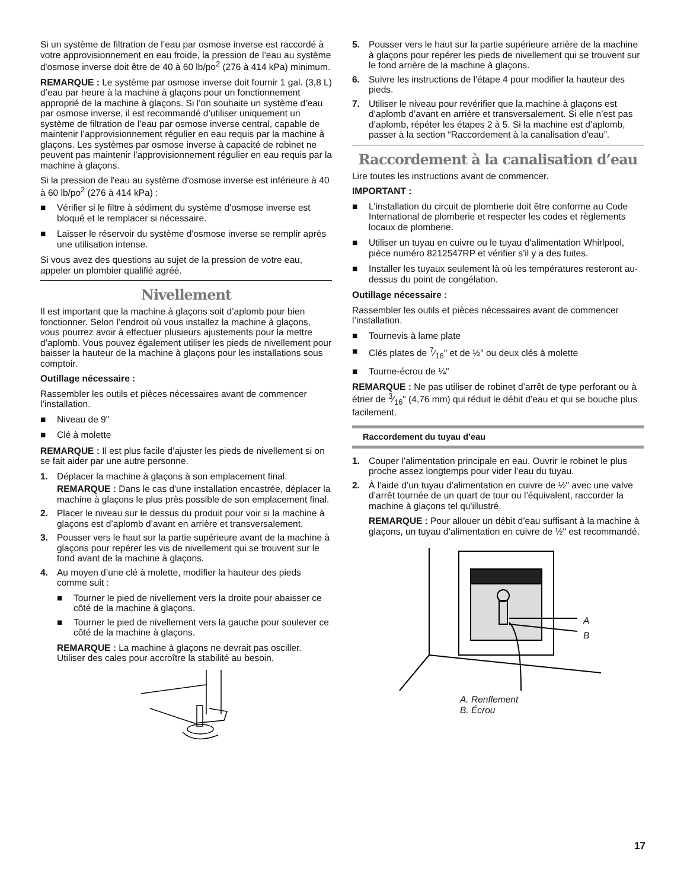Si un système de filtration de l’eau par osmose inverse est raccordé à votre approvisionnement en eau froide, la pression de l’eau au système d'osmose inverse doit être de 40 à 60 lb/po<sup>2</sup> (276 à 414 kPa) minimum.
REMARQUE : Le système par osmose inverse doit fournir 1 gal. (3,8 L) d’eau par heure à la machine à glaçons pour un fonctionnement approprié de la machine à glaçons. Si l’on souhaite un système d’eau par osmose inverse, il est recommandé d’utiliser uniquement un système de filtration de l’eau par osmose inverse central, capable de maintenir l’approvisionnement régulier en eau requis par la machine à glaçons. Les systèmes par osmose inverse à capacité de robinet ne peuvent pas maintenir l’approvisionnement régulier en eau requis par la machine à glaçons.
Si la pression de l'eau au système d'osmose inverse est inférieure à 40 à 60 lb/po<sup>2</sup> (276 à 414 kPa) :
■ Vérifier si le filtre à sédiment du système d'osmose inverse est bloqué et le remplacer si nécessaire.
■ Laisser le réservoir du système d'osmose inverse se remplir après une utilisation intense.
Si vous avez des questions au sujet de la pression de votre eau, appeler un plombier qualifié agréé.
Nivellement
Il est important que la machine à glaçons soit d’aplomb pour bien fonctionner. Selon l’endroit où vous installez la machine à glaçons, vous pourrez avoir à effectuer plusieurs ajustements pour la mettre d’aplomb. Vous pouvez également utiliser les pieds de nivellement pour baisser la hauteur de la machine à glaçons pour les installations sous comptoir.
Outillage nécessaire :
Rassembler les outils et pièces nécessaires avant de commencer l’installation.
■ Niveau de 9"
■ Clé à molette
REMARQUE : Il est plus facile d’ajuster les pieds de nivellement si on se fait aider par une autre personne.
1. Déplacer la machine à glaçons à son emplacement final.
REMARQUE : Dans le cas d'une installation encastrée, déplacer la machine à glaçons le plus près possible de son emplacement final.
2. Placer le niveau sur le dessus du produit pour voir si la machine à glaçons est d’aplomb d’avant en arrière et transversalement.
3. Pousser vers le haut sur la partie supérieure avant de la machine à glaçons pour repérer les vis de nivellement qui se trouvent sur le fond avant de la machine à glaçons.
4. Au moyen d’une clé à molette, modifier la hauteur des pieds comme suit :
■ Tourner le pied de nivellement vers la droite pour abaisser ce côté de la machine à glaçons.
■ Tourner le pied de nivellement vers la gauche pour soulever ce côté de la machine à glaçons.
REMARQUE : La machine à glaçons ne devrait pas osciller. Utiliser des cales pour accroître la stabilité au besoin.
5. Pousser vers le haut sur la partie supérieure arrière de la machine à glaçons pour repérer les pieds de nivellement qui se trouvent sur le fond arrière de la machine à glaçons.
6. Suivre les instructions de l'étape 4 pour modifier la hauteur des pieds.
7. Utiliser le niveau pour revérifier que la machine à glaçons est d’aplomb d’avant en arrière et transversalement. Si elle n’est pas d’aplomb, répéter les étapes 2 à 5. Si la machine est d’aplomb, passer à la section “Raccordement à la canalisation d'eau”.
Raccordement à la canalisation d’eau
Lire toutes les instructions avant de commencer.
IMPORTANT :
■ L'installation du circuit de plomberie doit être conforme au Code International de plomberie et respecter les codes et règlements locaux de plomberie.
■ Utiliser un tuyau en cuivre ou le tuyau d'alimentation Whirlpool, pièce numéro 8212547RP et vérifier s’il y a des fuites.
■ Installer les tuyaux seulement là où les températures resteront au-dessus du point de congélation.
Outillage nécessaire :
Rassembler les outils et pièces nécessaires avant de commencer l’installation.
■ Tournevis à lame plate
■ Clés plates de 7⁄16" et de ½" ou deux clés à molette
■ Tourne-écrou de ¼"
REMARQUE : Ne pas utiliser de robinet d’arrêt de type perforant ou à étrier de 3⁄16" (4,76 mm) qui réduit le débit d’eau et qui se bouche plus facilement.
Raccordement du tuyau d’eau
1. Couper l’alimentation principale en eau. Ouvrir le robinet le plus proche assez longtemps pour vider l’eau du tuyau.
2. À l’aide d’un tuyau d’alimentation en cuivre de ½" avec une valve d’arrêt tournée de un quart de tour ou l’équivalent, raccorder la machine à glaçons tel qu'illustré.
REMARQUE : Pour allouer un débit d’eau suffisant à la machine à glaçons, un tuyau d’alimentation en cuivre de ½" est recommandé.
A
B
A. Renflement
B. Écrou
17